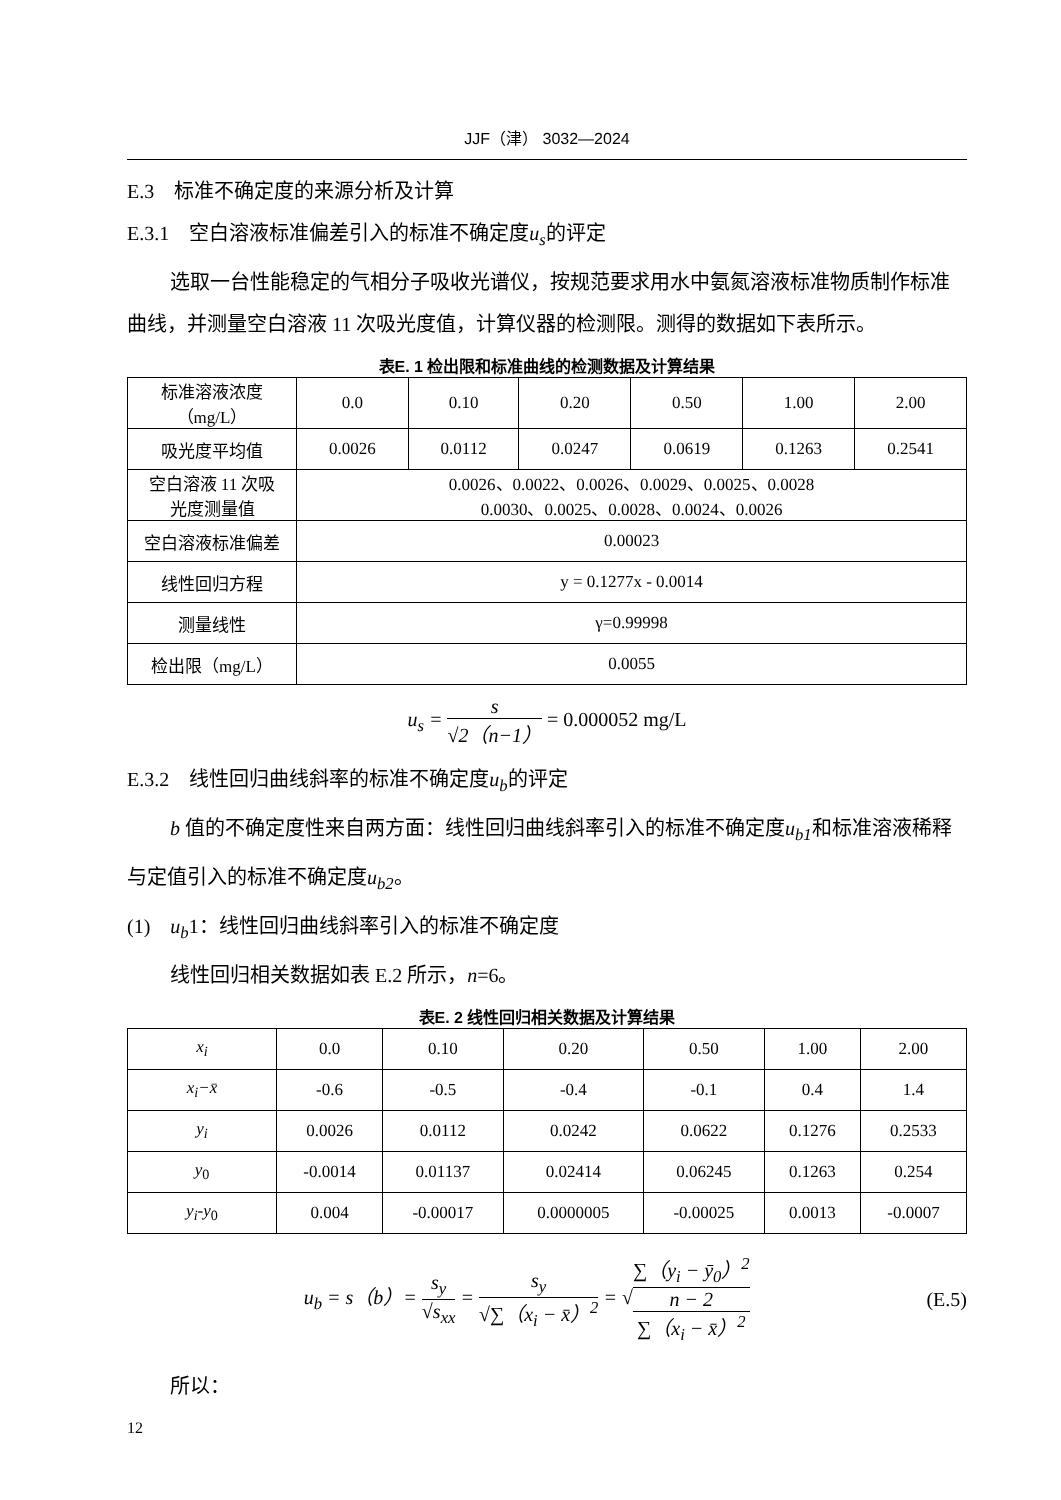JJF（津） 3032—2024
E.3　标准不确定度的来源分析及计算
E.3.1　空白溶液标准偏差引入的标准不确定度u<sub>s</sub>的评定
选取一台性能稳定的气相分子吸收光谱仪，按规范要求用水中氨氮溶液标准物质制作标准曲线，并测量空白溶液 11 次吸光度值，计算仪器的检测限。测得的数据如下表所示。
表E. 1 检出限和标准曲线的检测数据及计算结果
| 标准溶液浓度 （mg/L） | 0.0 | 0.10 | 0.20 | 0.50 | 1.00 | 2.00 |
| 吸光度平均值 | 0.0026 | 0.0112 | 0.0247 | 0.0619 | 0.1263 | 0.2541 |
| 空白溶液 11 次吸 光度测量值 | 0.0026、0.0022、0.0026、0.0029、0.0025、0.0028 0.0030、0.0025、0.0028、0.0024、0.0026 | | | | | |
| 空白溶液标准偏差 | 0.00023 | | | | | |
| 线性回归方程 | y = 0.1277x - 0.0014 | | | | | |
| 测量线性 | γ=0.99998 | | | | | |
| 检出限（mg/L） | 0.0055 | | | | | |
u<sub>s</sub> = s √2（n−1） = 0.000052 mg/L
E.3.2　线性回归曲线斜率的标准不确定度u<sub>b</sub>的评定
b 值的不确定度性来自两方面：线性回归曲线斜率引入的标准不确定度u<sub>b1</sub>和标准溶液稀释与定值引入的标准不确定度u<sub>b2</sub>。
(1)　u<sub>b</sub>1：线性回归曲线斜率引入的标准不确定度
线性回归相关数据如表 E.2 所示，n=6。
表E. 2 线性回归相关数据及计算结果
| x<sub>i</sub> | 0.0 | 0.10 | 0.20 | 0.50 | 1.00 | 2.00 |
| x<sub>i</sub>−x̄ | -0.6 | -0.5 | -0.4 | -0.1 | 0.4 | 1.4 |
| y<sub>i</sub> | 0.0026 | 0.0112 | 0.0242 | 0.0622 | 0.1276 | 0.2533 |
| y<sub>0</sub> | -0.0014 | 0.01137 | 0.02414 | 0.06245 | 0.1263 | 0.254 |
| y<sub>i</sub> - y<sub>0</sub> | 0.004 | -0.00017 | 0.0000005 | -0.00025 | 0.0013 | -0.0007 |
u<sub>b</sub> = s（b）= s<sub>y</sub> √s<sub>xx</sub> = s<sub>y</sub> √∑（x<sub>i</sub> − x̄）<sup>2</sup> = √∑（y<sub>i</sub> − ȳ<sub>0</sub>）<sup>2</sup>
n − 2 ∑（x<sub>i</sub> − x̄）<sup>2</sup>
(E.5)
所以：
12